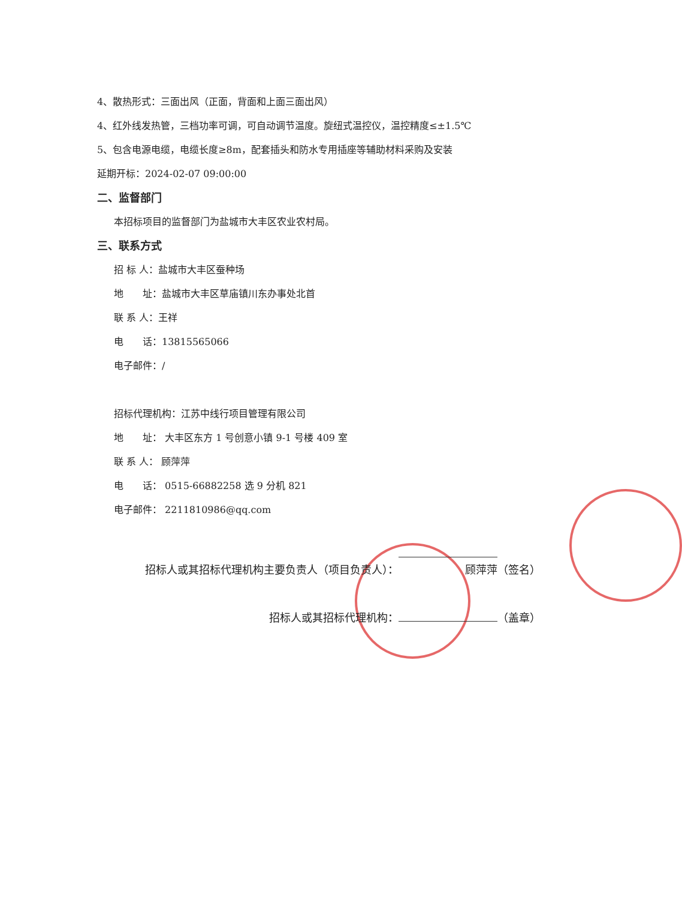4、散热形式：三面出风（正面，背面和上面三面出风）
4、红外线发热管，三档功率可调，可自动调节温度。旋纽式温控仪，温控精度≤±1.5℃
5、包含电源电缆，电缆长度≥8m，配套插头和防水专用插座等辅助材料采购及安装
延期开标：2024-02-07 09:00:00
二、监督部门
本招标项目的监督部门为盐城市大丰区农业农村局。
三、联系方式
招 标 人：盐城市大丰区蚕种场
地　　址：盐城市大丰区草庙镇川东办事处北首
联 系 人：王祥
电　　话：13815565066
电子邮件：/
招标代理机构：江苏中线行项目管理有限公司
地　　址： 大丰区东方 1 号创意小镇 9-1 号楼 409 室
联 系 人： 顾萍萍
电　　话： 0515-66882258 选 9 分机 821
电子邮件： 2211810986@qq.com
招标人或其招标代理机构主要负责人（项目负责人）： 顾萍萍 （签名）
招标人或其招标代理机构： （盖章）